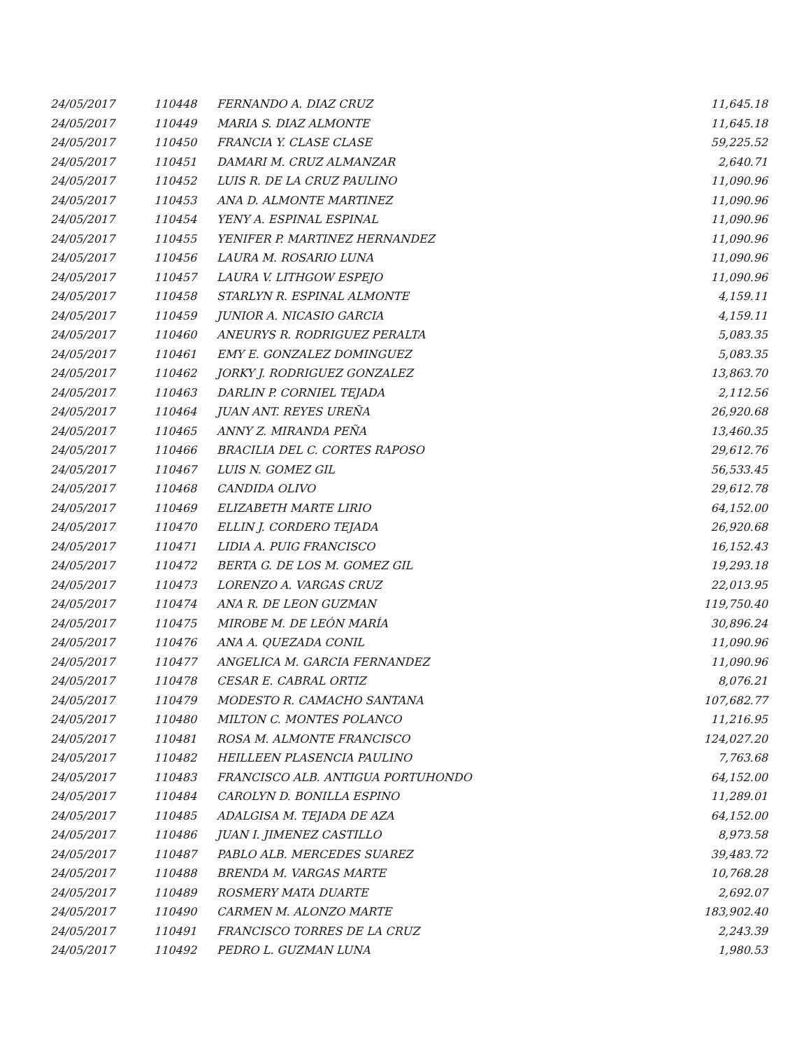| 24/05/2017 | 110448 | FERNANDO A. DIAZ CRUZ | 11,645.18 |
| 24/05/2017 | 110449 | MARIA S. DIAZ ALMONTE | 11,645.18 |
| 24/05/2017 | 110450 | FRANCIA Y. CLASE CLASE | 59,225.52 |
| 24/05/2017 | 110451 | DAMARI M. CRUZ ALMANZAR | 2,640.71 |
| 24/05/2017 | 110452 | LUIS R. DE LA CRUZ PAULINO | 11,090.96 |
| 24/05/2017 | 110453 | ANA D. ALMONTE MARTINEZ | 11,090.96 |
| 24/05/2017 | 110454 | YENY A. ESPINAL ESPINAL | 11,090.96 |
| 24/05/2017 | 110455 | YENIFER P. MARTINEZ HERNANDEZ | 11,090.96 |
| 24/05/2017 | 110456 | LAURA M. ROSARIO LUNA | 11,090.96 |
| 24/05/2017 | 110457 | LAURA V. LITHGOW ESPEJO | 11,090.96 |
| 24/05/2017 | 110458 | STARLYN R. ESPINAL ALMONTE | 4,159.11 |
| 24/05/2017 | 110459 | JUNIOR A. NICASIO GARCIA | 4,159.11 |
| 24/05/2017 | 110460 | ANEURYS R. RODRIGUEZ PERALTA | 5,083.35 |
| 24/05/2017 | 110461 | EMY E. GONZALEZ DOMINGUEZ | 5,083.35 |
| 24/05/2017 | 110462 | JORKY J. RODRIGUEZ GONZALEZ | 13,863.70 |
| 24/05/2017 | 110463 | DARLIN P. CORNIEL TEJADA | 2,112.56 |
| 24/05/2017 | 110464 | JUAN ANT. REYES UREÑA | 26,920.68 |
| 24/05/2017 | 110465 | ANNY Z. MIRANDA PEÑA | 13,460.35 |
| 24/05/2017 | 110466 | BRACILIA DEL C. CORTES RAPOSO | 29,612.76 |
| 24/05/2017 | 110467 | LUIS N. GOMEZ GIL | 56,533.45 |
| 24/05/2017 | 110468 | CANDIDA OLIVO | 29,612.78 |
| 24/05/2017 | 110469 | ELIZABETH MARTE LIRIO | 64,152.00 |
| 24/05/2017 | 110470 | ELLIN J. CORDERO TEJADA | 26,920.68 |
| 24/05/2017 | 110471 | LIDIA A. PUIG FRANCISCO | 16,152.43 |
| 24/05/2017 | 110472 | BERTA G. DE LOS M. GOMEZ GIL | 19,293.18 |
| 24/05/2017 | 110473 | LORENZO A. VARGAS CRUZ | 22,013.95 |
| 24/05/2017 | 110474 | ANA R. DE LEON GUZMAN | 119,750.40 |
| 24/05/2017 | 110475 | MIROBE M. DE LEÓN MARÍA | 30,896.24 |
| 24/05/2017 | 110476 | ANA A. QUEZADA CONIL | 11,090.96 |
| 24/05/2017 | 110477 | ANGELICA M. GARCIA FERNANDEZ | 11,090.96 |
| 24/05/2017 | 110478 | CESAR E. CABRAL ORTIZ | 8,076.21 |
| 24/05/2017 | 110479 | MODESTO R. CAMACHO SANTANA | 107,682.77 |
| 24/05/2017 | 110480 | MILTON C. MONTES POLANCO | 11,216.95 |
| 24/05/2017 | 110481 | ROSA M. ALMONTE FRANCISCO | 124,027.20 |
| 24/05/2017 | 110482 | HEILLEEN PLASENCIA PAULINO | 7,763.68 |
| 24/05/2017 | 110483 | FRANCISCO ALB. ANTIGUA PORTUHONDO | 64,152.00 |
| 24/05/2017 | 110484 | CAROLYN D. BONILLA ESPINO | 11,289.01 |
| 24/05/2017 | 110485 | ADALGISA M. TEJADA DE AZA | 64,152.00 |
| 24/05/2017 | 110486 | JUAN I. JIMENEZ CASTILLO | 8,973.58 |
| 24/05/2017 | 110487 | PABLO ALB. MERCEDES SUAREZ | 39,483.72 |
| 24/05/2017 | 110488 | BRENDA M. VARGAS MARTE | 10,768.28 |
| 24/05/2017 | 110489 | ROSMERY MATA DUARTE | 2,692.07 |
| 24/05/2017 | 110490 | CARMEN M. ALONZO MARTE | 183,902.40 |
| 24/05/2017 | 110491 | FRANCISCO TORRES DE LA CRUZ | 2,243.39 |
| 24/05/2017 | 110492 | PEDRO L. GUZMAN LUNA | 1,980.53 |